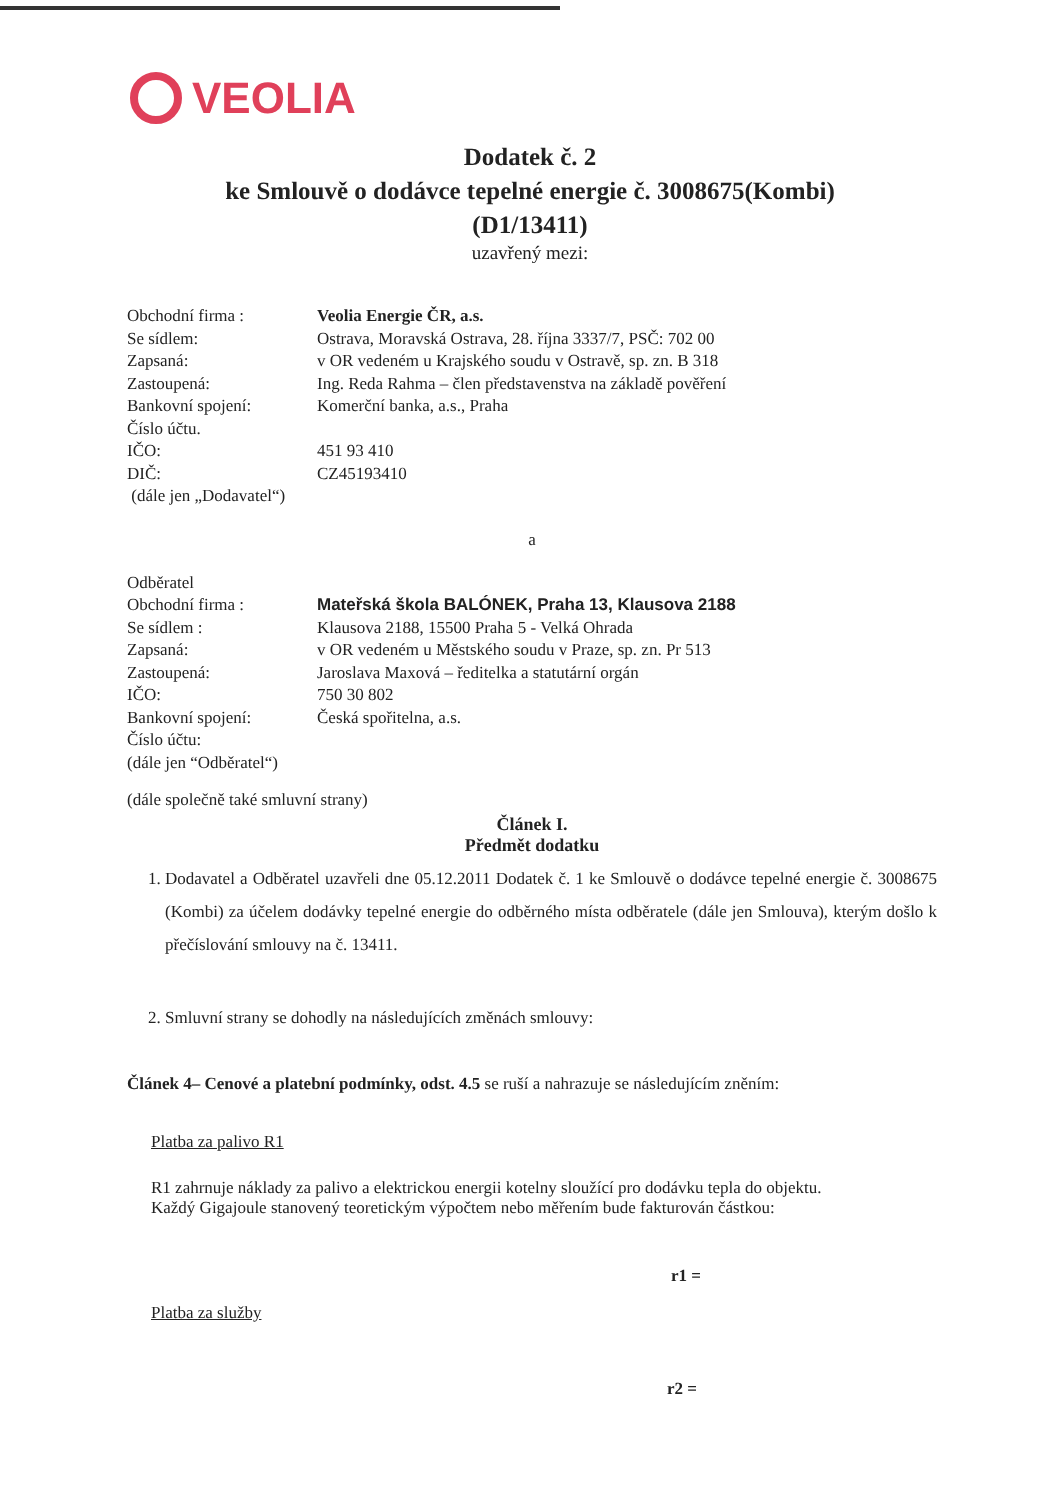VEOLIA
Dodatek č. 2
ke Smlouvě o dodávce tepelné energie č. 3008675(Kombi)
(D1/13411)
uzavřený mezi:
Obchodní firma : Veolia Energie ČR, a.s.
Se sídlem: Ostrava, Moravská Ostrava, 28. října 3337/7, PSČ: 702 00
Zapsaná: v OR vedeném u Krajského soudu v Ostravě, sp. zn. B 318
Zastoupená: Ing. Reda Rahma – člen představenstva na základě pověření
Bankovní spojení: Komerční banka, a.s., Praha
Číslo účtu.
IČO: 451 93 410
DIČ: CZ45193410
(dále jen „Dodavatel“)
a
Odběratel
Obchodní firma : Mateřská škola BALÓNEK, Praha 13, Klausova 2188
Se sídlem : Klausova 2188, 15500 Praha 5 - Velká Ohrada
Zapsaná: v OR vedeném u Městského soudu v Praze, sp. zn. Pr 513
Zastoupená: Jaroslava Maxová – ředitelka a statutární orgán
IČO: 750 30 802
Bankovní spojení: Česká spořitelna, a.s.
Číslo účtu:
(dále jen “Odběratel“)
(dále společně také smluvní strany)
Článek I.
Předmět dodatku
1. Dodavatel a Odběratel uzavřeli dne 05.12.2011 Dodatek č. 1 ke Smlouvě o dodávce tepelné energie č. 3008675 (Kombi) za účelem dodávky tepelné energie do odběrného místa odběratele (dále jen Smlouva), kterým došlo k přečíslování smlouvy na č. 13411.
2. Smluvní strany se dohodly na následujících změnách smlouvy:
Článek 4– Cenové a platební podmínky, odst. 4.5 se ruší a nahrazuje se následujícím zněním:
Platba za palivo R1
R1 zahrnuje náklady za palivo a elektrickou energii kotelny sloužící pro dodávku tepla do objektu.
Každý Gigajoule stanovený teoretickým výpočtem nebo měřením bude fakturován částkou:
r1 =
Platba za služby
r2 =